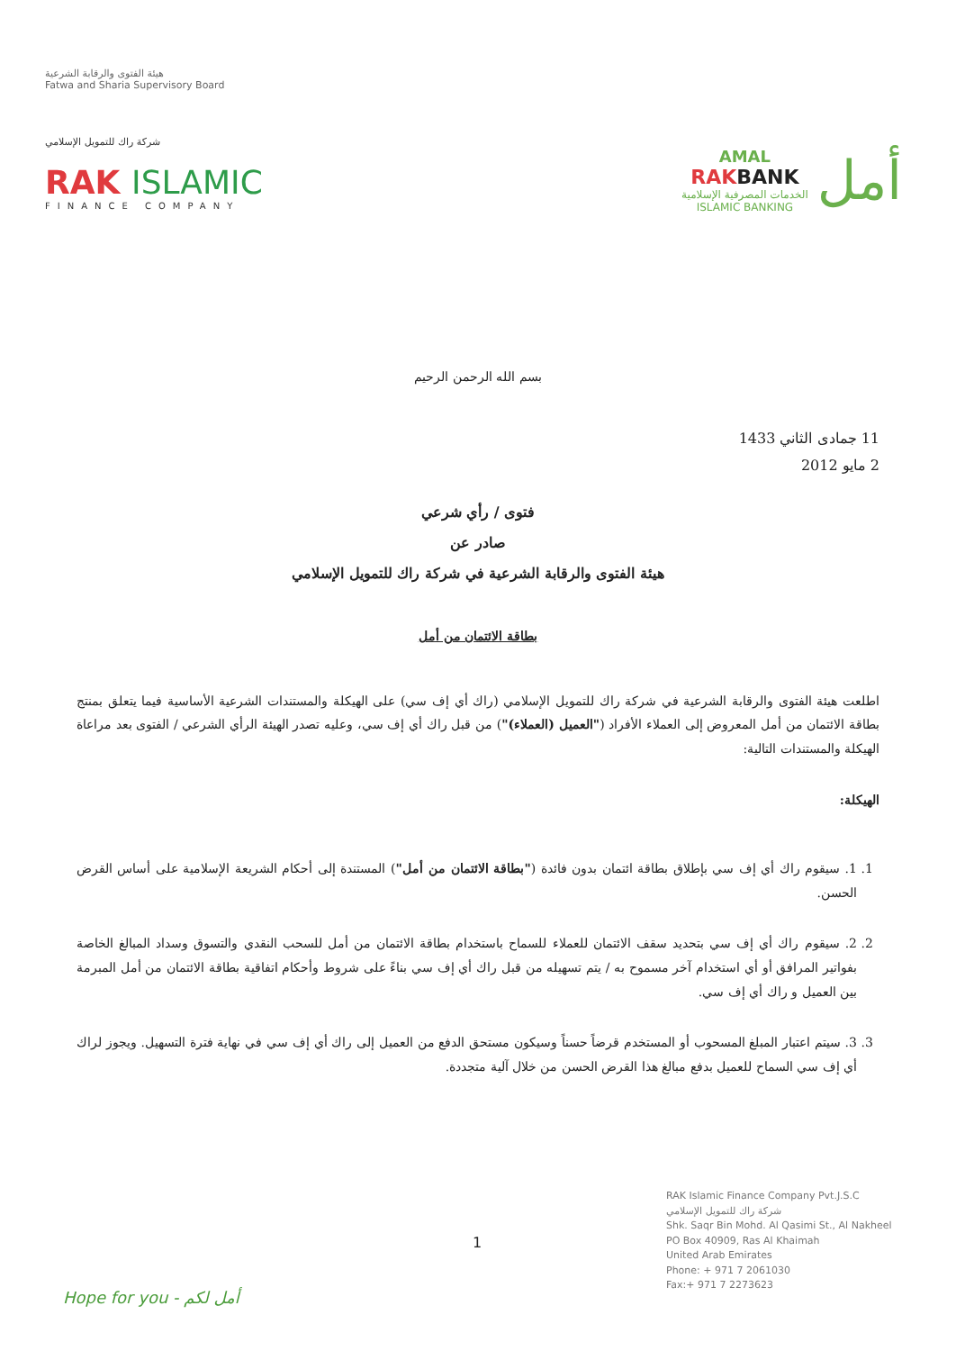هيئة الفتوى والرقابة الشرعية
Fatwa and Sharia Supervisory Board
شركة راك للتمويل الإسلامي
RAK ISLAMIC
FINANCE COMPANY
AMAL
RAKBANK
الخدمات المصرفية الإسلامية
ISLAMIC BANKING
أمل
بسم الله الرحمن الرحيم
11 جمادى الثاني 1433
2 مايو 2012
فتوى / رأي شرعي
صادر عن
هيئة الفتوى والرقابة الشرعية في شركة راك للتمويل الإسلامي
بطاقة الائتمان من أمل
اطلعت هيئة الفتوى والرقابة الشرعية في شركة راك للتمويل الإسلامي (راك أي إف سي) على الهيكلة والمستندات الشرعية الأساسية فيما يتعلق بمنتج بطاقة الائتمان من أمل المعروض إلى العملاء الأفراد ("العميل (العملاء)") من قبل راك أي إف سي، وعليه تصدر الهيئة الرأي الشرعي / الفتوى بعد مراعاة الهيكلة والمستندات التالية:
الهيكلة:
1. 1. سيقوم راك أي إف سي بإطلاق بطاقة ائتمان بدون فائدة ("بطاقة الائتمان من أمل") المستندة إلى أحكام الشريعة الإسلامية على أساس القرض الحسن.
2. 2. سيقوم راك أي إف سي بتحديد سقف الائتمان للعملاء للسماح باستخدام بطاقة الائتمان من أمل للسحب النقدي والتسوق وسداد المبالغ الخاصة بفواتير المرافق أو أي استخدام آخر مسموح به / يتم تسهيله من قبل راك أي إف سي بناءً على شروط وأحكام اتفاقية بطاقة الائتمان من أمل المبرمة بين العميل و راك أي إف سي.
3. 3. سيتم اعتبار المبلغ المسحوب أو المستخدم قرضاً حسناً وسيكون مستحق الدفع من العميل إلى راك أي إف سي في نهاية فترة التسهيل. ويجوز لراك أي إف سي السماح للعميل بدفع مبالغ هذا القرض الحسن من خلال آلية متجددة.
RAK Islamic Finance Company Pvt.J.S.C
شركة راك للتمويل الإسلامي
Shk. Saqr Bin Mohd. Al Qasimi St., Al Nakheel
PO Box 40909, Ras Al Khaimah
United Arab Emirates
Phone: + 971 7 2061030
Fax:+ 971 7 2273623
1
Hope for you - أمل لكم